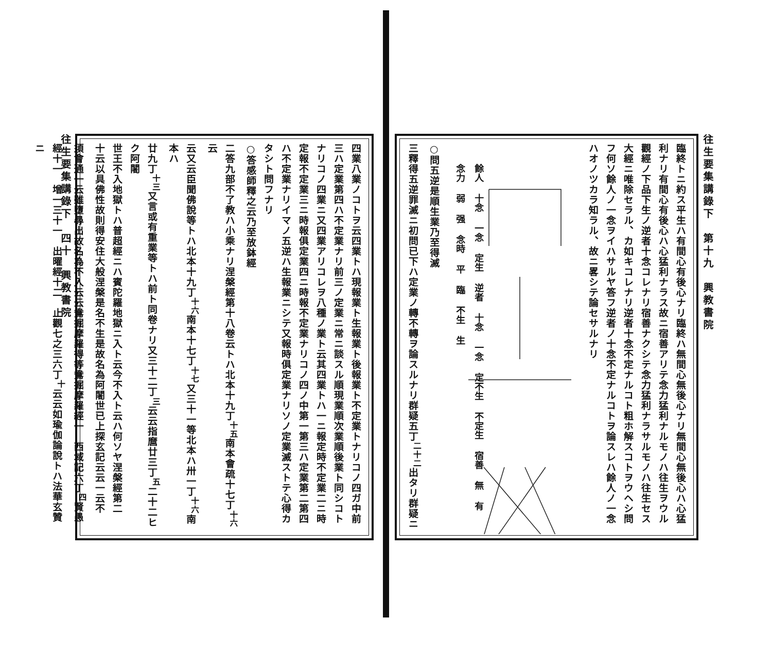往生要集講錄下　第十九　興教書院
臨終トニ約ス平生ハ有間心有後心ナリ臨終ハ無間心無後心ナリ無間心無後心ハ心猛
利ナリ有間心有後心ハ心猛利ナラス故ニ宿善アリテ念力猛利ナルモノハ往生ヲウル
觀經ノ下品下生ノ逆者十念コレナリ宿善ナクシテ念力猛利ナラサルモノハ往生セス
大經ニ唯除セラル、カ如キコレナリ逆者十念不定ナルコト粗ホ解スコトヲウヘシ問
フ何ソ餘人ノ一念ヲイハサルヤ答フ逆者ノ十念不定ナルコトヲ論スレハ餘人ノ一念
ハオノツカラ知ラル、故ニ畧シテ論セサルナリ
餘人 十念 一念 定生 逆者 十念 一念 定不生 不定生 宿善 無 有 念力 弱 强 念時 平 臨 不生 生
○問五逆是順生業乃至得滅
三釋得五逆罪滅ニ初問已下ハ定業ノ轉不轉ヲ論スルナリ群疑五丁<sup>二十二</sup>出タリ群疑ニ
四業八業ノコトヲ云四業トハ現報業ト生報業ト後報業ト不定業トナリコノ四ガ中前
三ハ定業第四ハ不定業ナリ前三ノ定業ニ常ニ談スル順現業順次業順後業ト同シコト
ナリコノ四業ニ又四業アリコレヲ八種ノ業ト云其四業トハ一ニ報定時不定業二ニ時
定報不定業三ニ時報俱定業四ニ時報不定業ナリコノ四ノ中第一第三ハ定業第二第四
ハ不定業ナリイマノ五逆ハ生報業ニシテ又報時俱定業ナリソノ定業滅ストテ心得カ
タシト問フナリ
○答感師釋之云乃至放鉢經
二答九部不了教ハ小乘ナリ涅槃經第十八卷云トハ北本十九丁<sup>十五</sup>南本會疏十七丁<sup>十六</sup>云
云又云臣聞佛說等トハ北本十九丁<sup>十六</sup>南本十七丁<sup>十七</sup>又三十一等北本ハ卅一丁<sup>十六</sup>南本ハ
廿九丁<sup>十三</sup>又言或有重業等トハ前ト同卷ナリ又三十二丁<sup>三</sup>云云指麿廿三丁<sup>五</sup>二十二ヒク阿闍
世王不入地獄トハ普超經ニハ賓陀羅地獄ニ入ト云今不入ト云ハ何ソヤ涅槃經第二
十云以具佛性故則得安住大般涅槃是名不生是故名為阿闍世已上探玄記云云一云不
須會通一云雖墮尋出故名為不入云云鴦掘摩羅得等鴦掘摩羅經一　西域記六丁<sup>四</sup>賢愚
經十一　增一三十一　出曜經十二　止觀七之三六丁<sup>十</sup>云云如瑜伽論說トハ法華玄贊ニ
往生要集講錄下　四十　興教書院